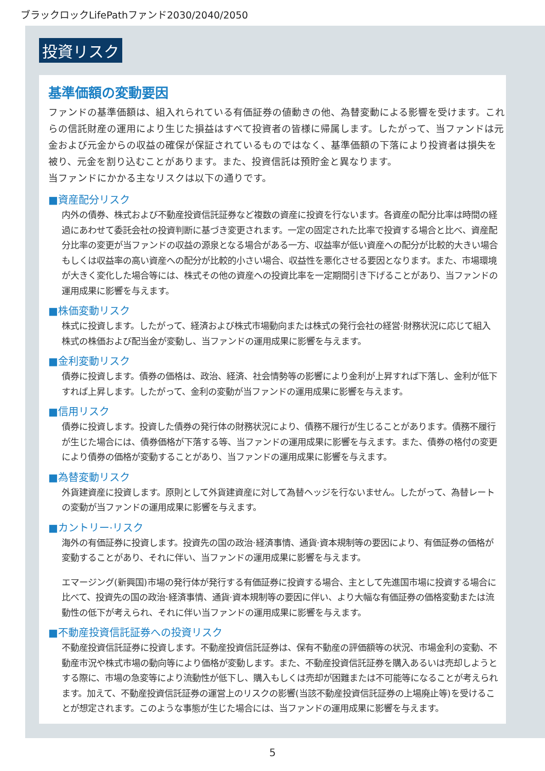ブラックロックLifePathファンド2030/2040/2050
投資リスク
基準価額の変動要因
ファンドの基準価額は、組入れられている有価証券の値動きの他、為替変動による影響を受けます。これらの信託財産の運用により生じた損益はすべて投資者の皆様に帰属します。したがって、当ファンドは元金および元金からの収益の確保が保証されているものではなく、基準価額の下落により投資者は損失を被り、元金を割り込むことがあります。また、投資信託は預貯金と異なります。
当ファンドにかかる主なリスクは以下の通りです。
■資産配分リスク
内外の債券、株式および不動産投資信託証券など複数の資産に投資を行ないます。各資産の配分比率は時間の経過にあわせて委託会社の投資判断に基づき変更されます。一定の固定された比率で投資する場合と比べ、資産配分比率の変更が当ファンドの収益の源泉となる場合がある一方、収益率が低い資産への配分が比較的大きい場合もしくは収益率の高い資産への配分が比較的小さい場合、収益性を悪化させる要因となります。また、市場環境が大きく変化した場合等には、株式その他の資産への投資比率を一定期間引き下げることがあり、当ファンドの運用成果に影響を与えます。
■株価変動リスク
株式に投資します。したがって、経済および株式市場動向または株式の発行会社の経営·財務状況に応じて組入株式の株価および配当金が変動し、当ファンドの運用成果に影響を与えます。
■金利変動リスク
債券に投資します。債券の価格は、政治、経済、社会情勢等の影響により金利が上昇すれば下落し、金利が低下すれば上昇します。したがって、金利の変動が当ファンドの運用成果に影響を与えます。
■信用リスク
債券に投資します。投資した債券の発行体の財務状況により、債務不履行が生じることがあります。債務不履行が生じた場合には、債券価格が下落する等、当ファンドの運用成果に影響を与えます。また、債券の格付の変更により債券の価格が変動することがあり、当ファンドの運用成果に影響を与えます。
■為替変動リスク
外貨建資産に投資します。原則として外貨建資産に対して為替ヘッジを行ないません。したがって、為替レートの変動が当ファンドの運用成果に影響を与えます。
■カントリー·リスク
海外の有価証券に投資します。投資先の国の政治·経済事情、通貨·資本規制等の要因により、有価証券の価格が変動することがあり、それに伴い、当ファンドの運用成果に影響を与えます。
エマージング(新興国)市場の発行体が発行する有価証券に投資する場合、主として先進国市場に投資する場合に比べて、投資先の国の政治·経済事情、通貨·資本規制等の要因に伴い、より大幅な有価証券の価格変動または流動性の低下が考えられ、それに伴い当ファンドの運用成果に影響を与えます。
■不動産投資信託証券への投資リスク
不動産投資信託証券に投資します。不動産投資信託証券は、保有不動産の評価額等の状況、市場金利の変動、不動産市況や株式市場の動向等により価格が変動します。また、不動産投資信託証券を購入あるいは売却しようとする際に、市場の急変等により流動性が低下し、購入もしくは売却が困難または不可能等になることが考えられます。加えて、不動産投資信託証券の運営上のリスクの影響(当該不動産投資信託証券の上場廃止等)を受けることが想定されます。このような事態が生じた場合には、当ファンドの運用成果に影響を与えます。
5